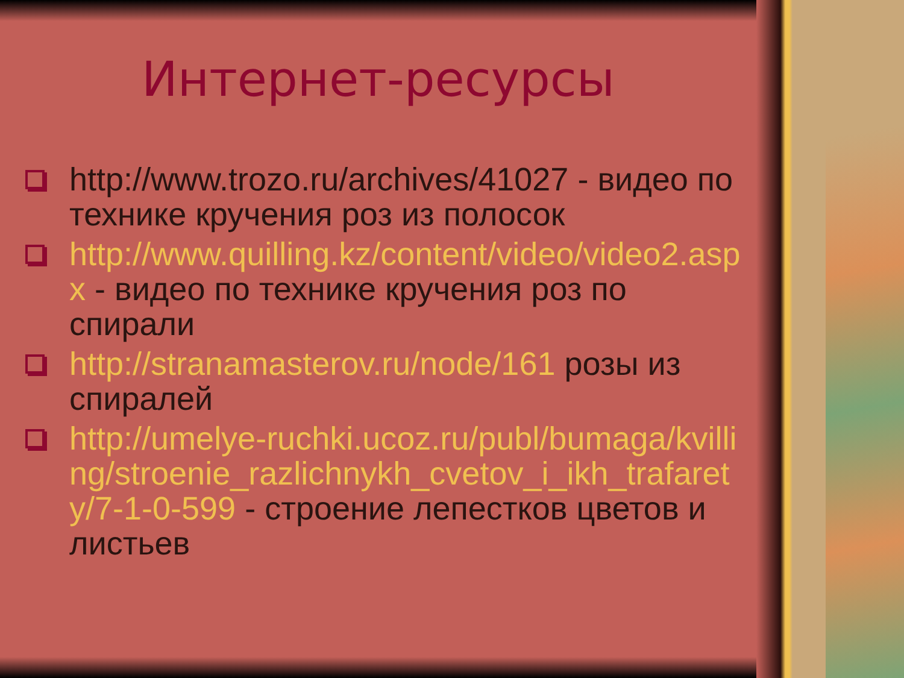Интернет-ресурсы
http://www.trozo.ru/archives/41027 - видео по технике кручения роз из полосок
http://www.quilling.kz/content/video/video2.aspx - видео по технике кручения роз по спирали
http://stranamasterov.ru/node/161 розы из спиралей
http://umelye-ruchki.ucoz.ru/publ/bumaga/kvilling/stroenie_razlichnykh_cvetov_i_ikh_trafarety/7-1-0-599 - строение лепестков цветов и листьев